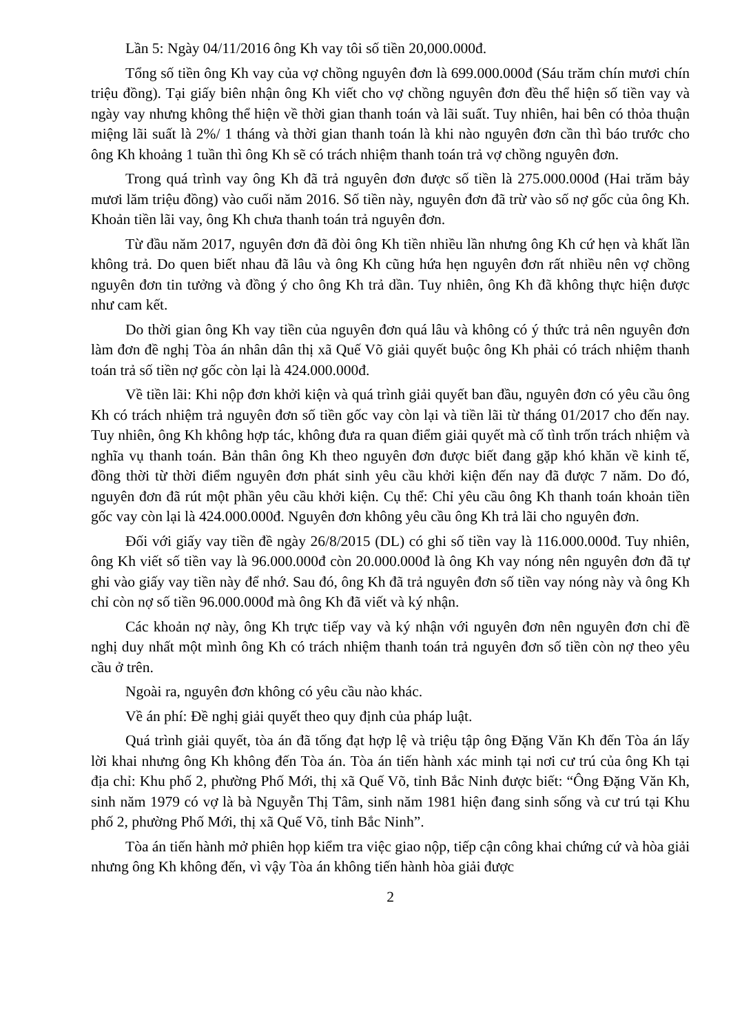Lần 5: Ngày 04/11/2016 ông Kh vay tôi số tiền 20,000.000đ.
Tổng số tiền ông Kh vay của vợ chồng nguyên đơn là 699.000.000đ (Sáu trăm chín mươi chín triệu đồng). Tại giấy biên nhận ông Kh viết cho vợ chồng nguyên đơn đều thể hiện số tiền vay và ngày vay nhưng không thể hiện về thời gian thanh toán và lãi suất. Tuy nhiên, hai bên có thỏa thuận miệng lãi suất là 2%/ 1 tháng và thời gian thanh toán là khi nào nguyên đơn cần thì báo trước cho ông Kh khoảng 1 tuần thì ông Kh sẽ có trách nhiệm thanh toán trả vợ chồng nguyên đơn.
Trong quá trình vay ông Kh đã trả nguyên đơn được số tiền là 275.000.000đ (Hai trăm bảy mươi lăm triệu đồng) vào cuối năm 2016. Số tiền này, nguyên đơn đã trừ vào số nợ gốc của ông Kh. Khoản tiền lãi vay, ông Kh chưa thanh toán trả nguyên đơn.
Từ đầu năm 2017, nguyên đơn đã đòi ông Kh tiền nhiều lần nhưng ông Kh cứ hẹn và khất lần không trả. Do quen biết nhau đã lâu và ông Kh cũng hứa hẹn nguyên đơn rất nhiều nên vợ chồng nguyên đơn tin tưởng và đồng ý cho ông Kh trả dần. Tuy nhiên, ông Kh đã không thực hiện được như cam kết.
Do thời gian ông Kh vay tiền của nguyên đơn quá lâu và không có ý thức trả nên nguyên đơn làm đơn đề nghị Tòa án nhân dân thị xã Quế Võ giải quyết buộc ông Kh phải có trách nhiệm thanh toán trả số tiền nợ gốc còn lại là 424.000.000đ.
Về tiền lãi: Khi nộp đơn khởi kiện và quá trình giải quyết ban đầu, nguyên đơn có yêu cầu ông Kh có trách nhiệm trả nguyên đơn số tiền gốc vay còn lại và tiền lãi từ tháng 01/2017 cho đến nay. Tuy nhiên, ông Kh không hợp tác, không đưa ra quan điểm giải quyết mà cố tình trốn trách nhiệm và nghĩa vụ thanh toán. Bản thân ông Kh theo nguyên đơn được biết đang gặp khó khăn về kinh tế, đồng thời từ thời điểm nguyên đơn phát sinh yêu cầu khởi kiện đến nay đã được 7 năm. Do đó, nguyên đơn đã rút một phần yêu cầu khởi kiện. Cụ thể: Chỉ yêu cầu ông Kh thanh toán khoản tiền gốc vay còn lại là 424.000.000đ. Nguyên đơn không yêu cầu ông Kh trả lãi cho nguyên đơn.
Đối với giấy vay tiền đề ngày 26/8/2015 (DL) có ghi số tiền vay là 116.000.000đ. Tuy nhiên, ông Kh viết số tiền vay là 96.000.000đ còn 20.000.000đ là ông Kh vay nóng nên nguyên đơn đã tự ghi vào giấy vay tiền này để nhớ. Sau đó, ông Kh đã trả nguyên đơn số tiền vay nóng này và ông Kh chỉ còn nợ số tiền 96.000.000đ mà ông Kh đã viết và ký nhận.
Các khoản nợ này, ông Kh trực tiếp vay và ký nhận với nguyên đơn nên nguyên đơn chỉ đề nghị duy nhất một mình ông Kh có trách nhiệm thanh toán trả nguyên đơn số tiền còn nợ theo yêu cầu ở trên.
Ngoài ra, nguyên đơn không có yêu cầu nào khác.
Về án phí: Đề nghị giải quyết theo quy định của pháp luật.
Quá trình giải quyết, tòa án đã tống đạt hợp lệ và triệu tập ông Đặng Văn Kh đến Tòa án lấy lời khai nhưng ông Kh không đến Tòa án. Tòa án tiến hành xác minh tại nơi cư trú của ông Kh tại địa chỉ: Khu phố 2, phường Phố Mới, thị xã Quế Võ, tỉnh Bắc Ninh được biết: “Ông Đặng Văn Kh, sinh năm 1979 có vợ là bà Nguyễn Thị Tâm, sinh năm 1981 hiện đang sinh sống và cư trú tại Khu phố 2, phường Phố Mới, thị xã Quế Võ, tỉnh Bắc Ninh”.
Tòa án tiến hành mở phiên họp kiểm tra việc giao nộp, tiếp cận công khai chứng cứ và hòa giải nhưng ông Kh không đến, vì vậy Tòa án không tiến hành hòa giải được
2